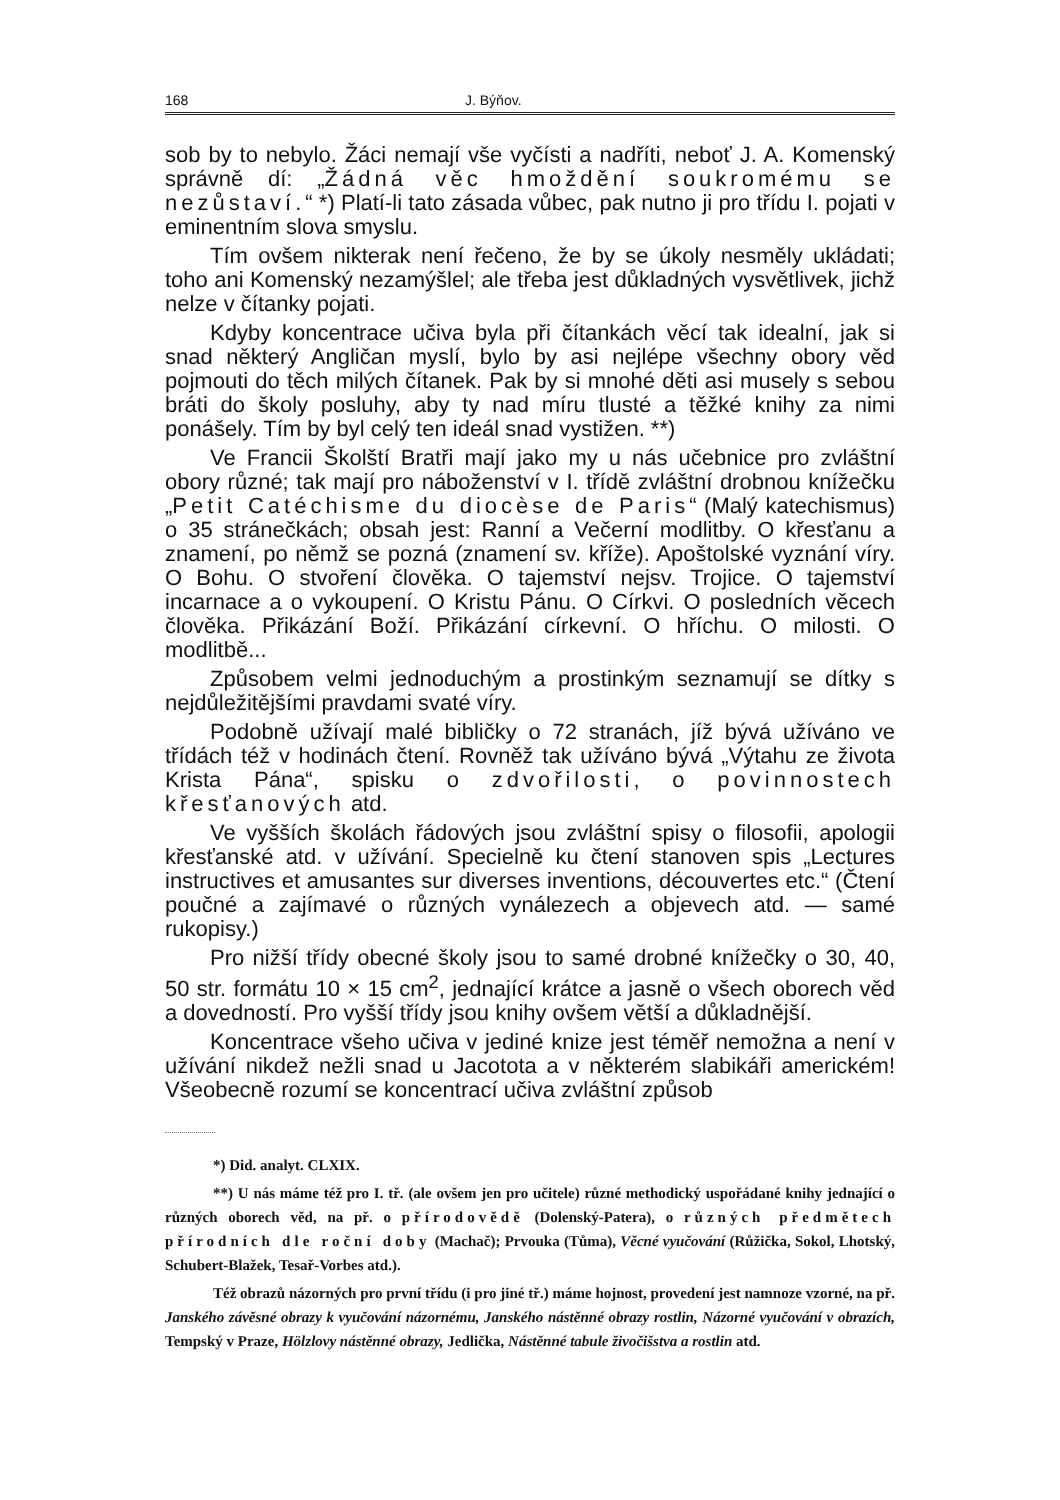168 J. Býňov.
sob by to nebylo. Žáci nemají vše vyčísti a nadříti, neboť J. A. Komenský správně dí: „Žádná věc hmoždění soukromému se nezůstaví.“ *) Platí-li tato zásada vůbec, pak nutno ji pro třídu I. pojati v eminentním slova smyslu.
Tím ovšem nikterak není řečeno, že by se úkoly nesměly ukládati; toho ani Komenský nezamýšlel; ale třeba jest důkladných vysvětlivek, jichž nelze v čítanky pojati.
Kdyby koncentrace učiva byla při čítankách věcí tak idealní, jak si snad některý Angličan myslí, bylo by asi nejlépe všechny obory věd pojmouti do těch milých čítanek. Pak by si mnohé děti asi musely s sebou bráti do školy posluhy, aby ty nad míru tlusté a těžké knihy za nimi ponášely. Tím by byl celý ten ideál snad vystižen. **)
Ve Francii Školští Bratři mají jako my u nás učebnice pro zvláštní obory různé; tak mají pro náboženství v I. třídě zvláštní drobnou knížečku „Petit Catéchisme du diocèse de Paris“ (Malý katechismus) o 35 stránečkách; obsah jest: Ranní a Večerní modlitby. O křesťanu a znamení, po němž se pozná (znamení sv. kříže). Apoštolské vyznání víry. O Bohu. O stvoření člověka. O tajemství nejsv. Trojice. O tajemství incarnace a o vykoupení. O Kristu Pánu. O Církvi. O posledních věcech člověka. Přikázání Boží. Přikázání církevní. O hříchu. O milosti. O modlitbě...
Způsobem velmi jednoduchým a prostinkým seznamují se dítky s nejdůležitějšími pravdami svaté víry.
Podobně užívají malé bibličky o 72 stranách, jíž bývá užíváno ve třídách též v hodinách čtení. Rovněž tak užíváno bývá „Výtahu ze života Krista Pána“, spisku o zdvořilosti, o povinnostech křesťanových atd.
Ve vyšších školách řádových jsou zvláštní spisy o filosofii, apologii křesťanské atd. v užívání. Specielně ku čtení stanoven spis „Lectures instructives et amusantes sur diverses inventions, découvertes etc.“ (Čtení poučné a zajímavé o různých vynálezech a objevech atd. — samé rukopisy.)
Pro nižší třídy obecné školy jsou to samé drobné knížečky o 30, 40, 50 str. formátu 10 × 15 cm<sup>2</sup>, jednající krátce a jasně o všech oborech věd a dovedností. Pro vyšší třídy jsou knihy ovšem větší a důkladnější.
Koncentrace všeho učiva v jediné knize jest téměř nemožna a není v užívání nikdež nežli snad u Jacotota a v některém slabikáři americkém! Všeobecně rozumí se koncentrací učiva zvláštní způsob
*) Did. analyt. CLXIX.
**) U nás máme též pro I. tř. (ale ovšem jen pro učitele) různé methodický uspořádané knihy jednající o různých oborech věd, na př. o přírodovědě (Dolenský-Patera), o různých předmětech přírodních dle roční doby (Machač); Prvouka (Tůma), Věcné vyučování (Růžička, Sokol, Lhotský, Schubert-Blažek, Tesař-Vorbes atd.).
Též obrazů názorných pro první třídu (i pro jiné tř.) máme hojnost, provedení jest namnoze vzorné, na př. Janského závěsné obrazy k vyučování názornému, Janského nástěnné obrazy rostlin, Názorné vyučování v obrazích, Tempský v Praze, Hölzlovy nástěnné obrazy, Jedlička, Nástěnné tabule živočišstva a rostlin atd.